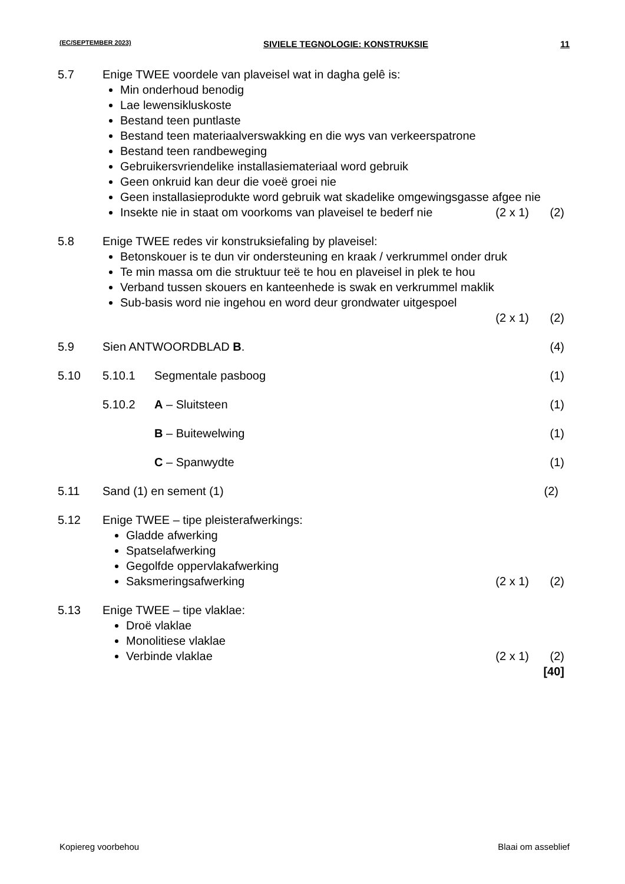(EC/SEPTEMBER 2023) SIVIELE TEGNOLOGIE: KONSTRUKSIE 11
5.7 Enige TWEE voordele van plaveisel wat in dagha gelê is:
Min onderhoud benodig
Lae lewensikluskoste
Bestand teen puntlaste
Bestand teen materiaalverswakking en die wys van verkeerspatrone
Bestand teen randbeweging
Gebruikersvriendelike installasiemateriaal word gebruik
Geen onkruid kan deur die voeë groei nie
Geen installasieprodukte word gebruik wat skadelike omgewingsgasse afgee nie
Insekte nie in staat om voorkoms van plaveisel te bederf nie (2 x 1) (2)
5.8 Enige TWEE redes vir konstruksiefaling by plaveisel:
Betonskouer is te dun vir ondersteuning en kraak / verkrummel onder druk
Te min massa om die struktuur teë te hou en plaveisel in plek te hou
Verband tussen skouers en kanteenhede is swak en verkrummel maklik
Sub-basis word nie ingehou en word deur grondwater uitgespoel
(2 x 1) (2)
5.9 Sien ANTWOORDBLAD B. (4)
5.10 5.10.1 Segmentale pasboog (1)
5.10.2 A – Sluitsteen (1)
B – Buitewelwing (1)
C – Spanwydte (1)
5.11 Sand (1) en sement (1) (2)
5.12 Enige TWEE – tipe pleisterafwerkings:
Gladde afwerking
Spatselafwerking
Gegolfde oppervlakafwerking
Saksmeringsafwerking (2 x 1) (2)
5.13 Enige TWEE – tipe vlaklae:
Droë vlaklae
Monolitiese vlaklae
Verbinde vlaklae (2 x 1) (2)
[40]
Kopiereg voorbehou Blaai om asseblief